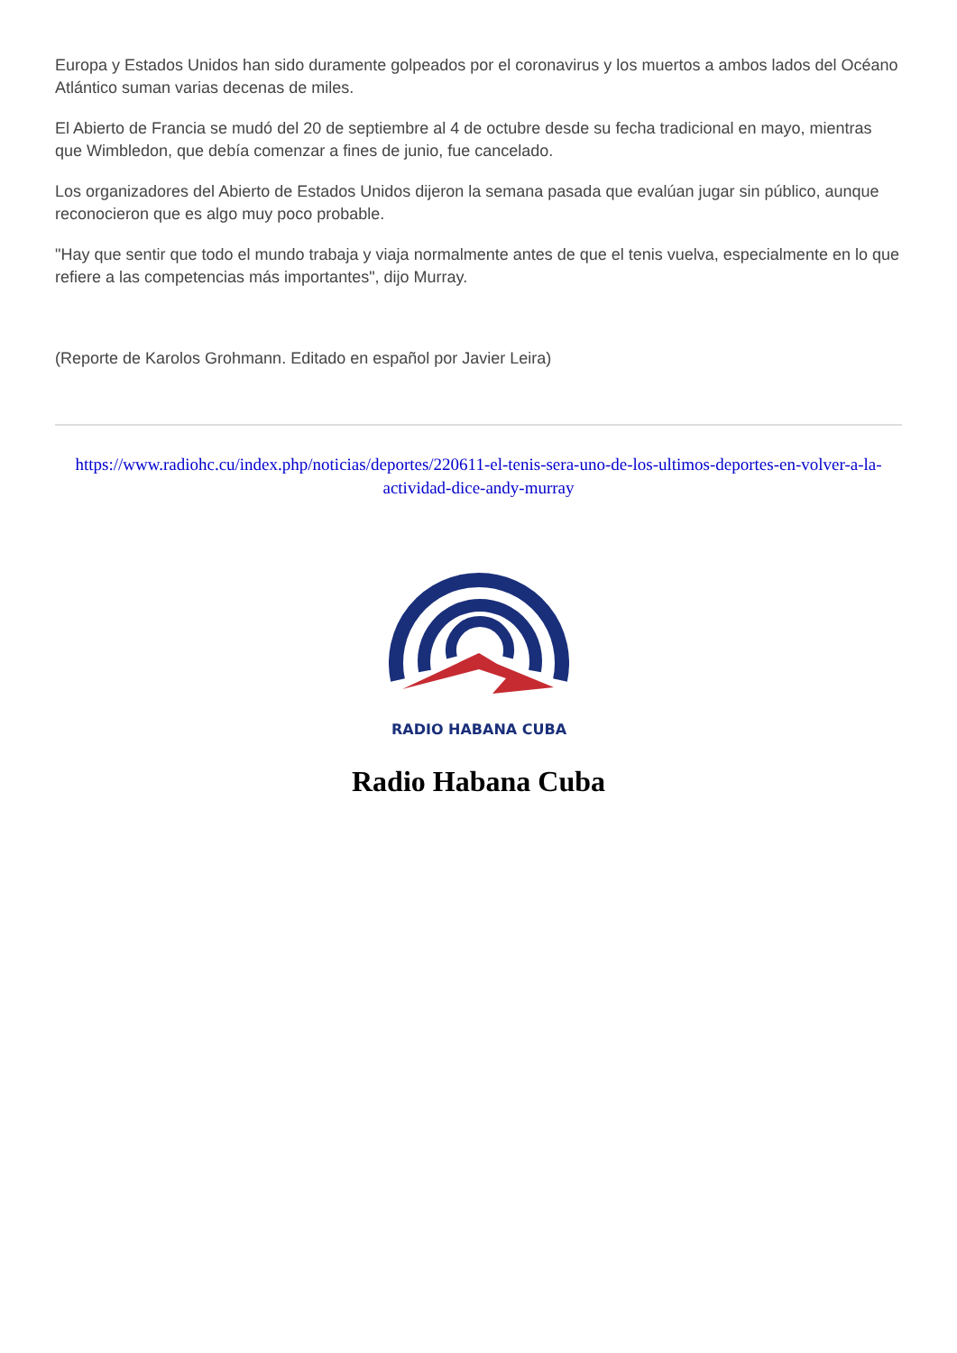Europa y Estados Unidos han sido duramente golpeados por el coronavirus y los muertos a ambos lados del Océano Atlántico suman varias decenas de miles.
El Abierto de Francia se mudó del 20 de septiembre al 4 de octubre desde su fecha tradicional en mayo, mientras que Wimbledon, que debía comenzar a fines de junio, fue cancelado.
Los organizadores del Abierto de Estados Unidos dijeron la semana pasada que evalúan jugar sin público, aunque reconocieron que es algo muy poco probable.
"Hay que sentir que todo el mundo trabaja y viaja normalmente antes de que el tenis vuelva, especialmente en lo que refiere a las competencias más importantes", dijo Murray.
(Reporte de Karolos Grohmann. Editado en español por Javier Leira)
https://www.radiohc.cu/index.php/noticias/deportes/220611-el-tenis-sera-uno-de-los-ultimos-deportes-en-volver-a-la-actividad-dice-andy-murray
RADIO HABANA CUBA
Radio Habana Cuba